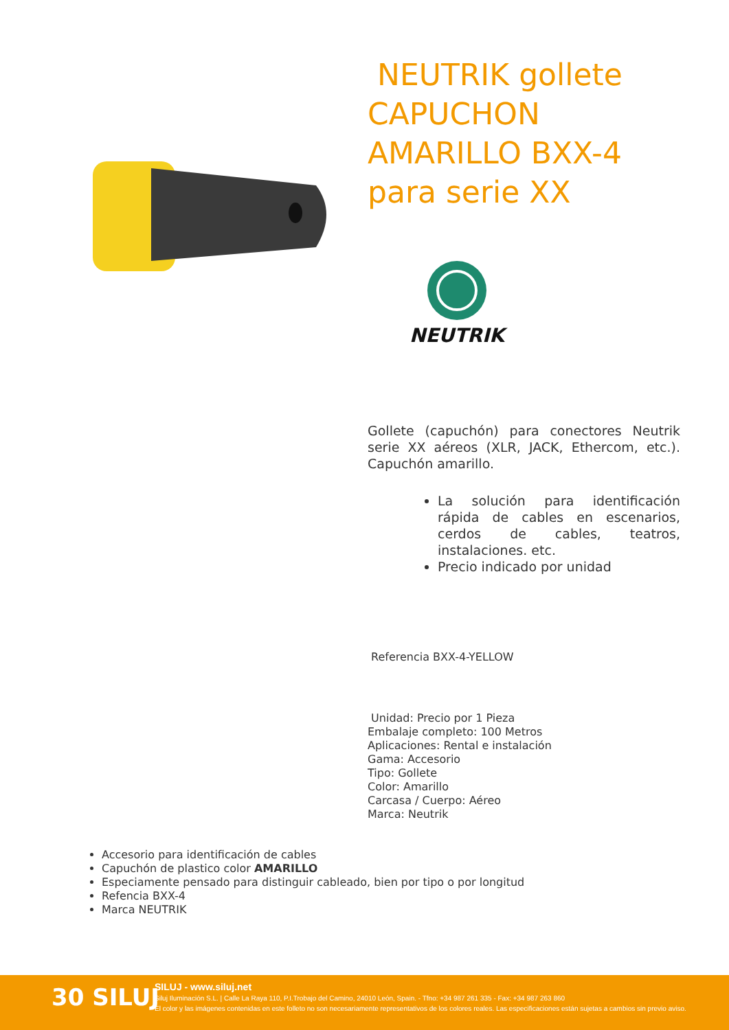NEUTRIK gollete CAPUCHON AMARILLO BXX-4 para serie XX
NEUTRIK
Gollete (capuchón) para conectores Neutrik serie XX aéreos (XLR, JACK, Ethercom, etc.). Capuchón amarillo.
La solución para identificación rápida de cables en escenarios, cerdos de cables, teatros, instalaciones. etc.
Precio indicado por unidad
Referencia BXX-4-YELLOW
Unidad: Precio por 1 Pieza
Embalaje completo: 100 Metros
Aplicaciones: Rental e instalación
Gama: Accesorio
Tipo: Gollete
Color: Amarillo
Carcasa / Cuerpo: Aéreo
Marca: Neutrik
Accesorio para identificación de cables
Capuchón de plastico color AMARILLO
Especiamente pensado para distinguir cableado, bien por tipo o por longitud
Refencia BXX-4
Marca NEUTRIK
30 SILUJ
SILUJ - www.siluj.net
Siluj Iluminación S.L. | Calle La Raya 110, P.I.Trobajo del Camino, 24010 León, Spain. - Tfno: +34 987 261 335 - Fax: +34 987 263 860
El color y las imágenes contenidas en este folleto no son necesariamente representativos de los colores reales. Las especificaciones están sujetas a cambios sin previo aviso.